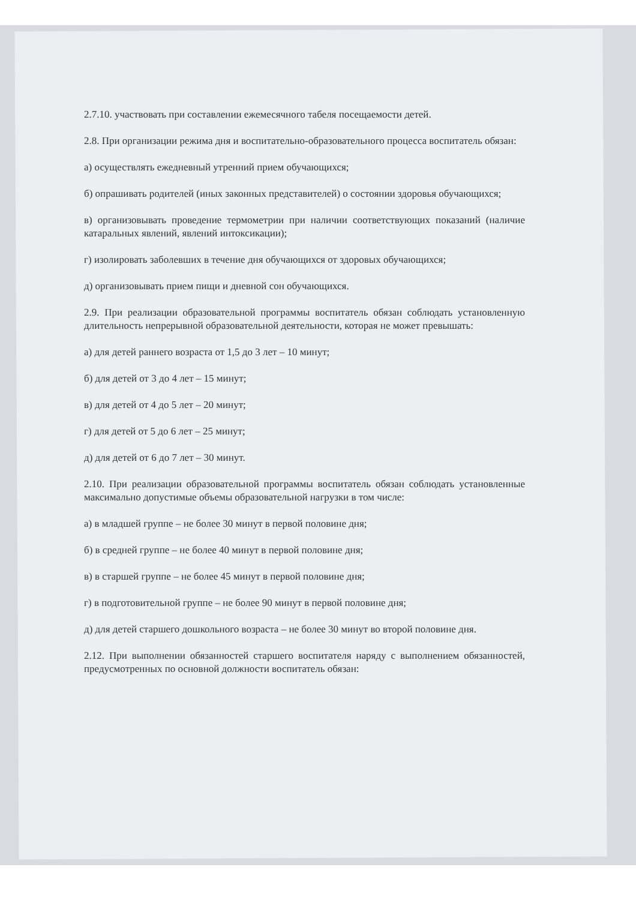2.7.10. участвовать при составлении ежемесячного табеля посещаемости детей.
2.8. При организации режима дня и воспитательно-образовательного процесса воспитатель обязан:
а) осуществлять ежедневный утренний прием обучающихся;
б) опрашивать родителей (иных законных представителей) о состоянии здоровья обучающихся;
в) организовывать проведение термометрии при наличии соответствующих показаний (наличие катаральных явлений, явлений интоксикации);
г) изолировать заболевших в течение дня обучающихся от здоровых обучающихся;
д) организовывать прием пищи и дневной сон обучающихся.
2.9. При реализации образовательной программы воспитатель обязан соблюдать установленную длительность непрерывной образовательной деятельности, которая не может превышать:
а) для детей раннего возраста от 1,5 до 3 лет – 10 минут;
б) для детей от 3 до 4 лет – 15 минут;
в) для детей от 4 до 5 лет – 20 минут;
г) для детей от 5 до 6 лет – 25 минут;
д) для детей от 6 до 7 лет – 30 минут.
2.10. При реализации образовательной программы воспитатель обязан соблюдать установленные максимально допустимые объемы образовательной нагрузки в том числе:
а) в младшей группе – не более 30 минут в первой половине дня;
б) в средней группе – не более 40 минут в первой половине дня;
в) в старшей группе – не более 45 минут в первой половине дня;
г) в подготовительной группе – не более 90 минут в первой половине дня;
д) для детей старшего дошкольного возраста – не более 30 минут во второй половине дня.
2.12. При выполнении обязанностей старшего воспитателя наряду с выполнением обязанностей, предусмотренных по основной должности воспитатель обязан: